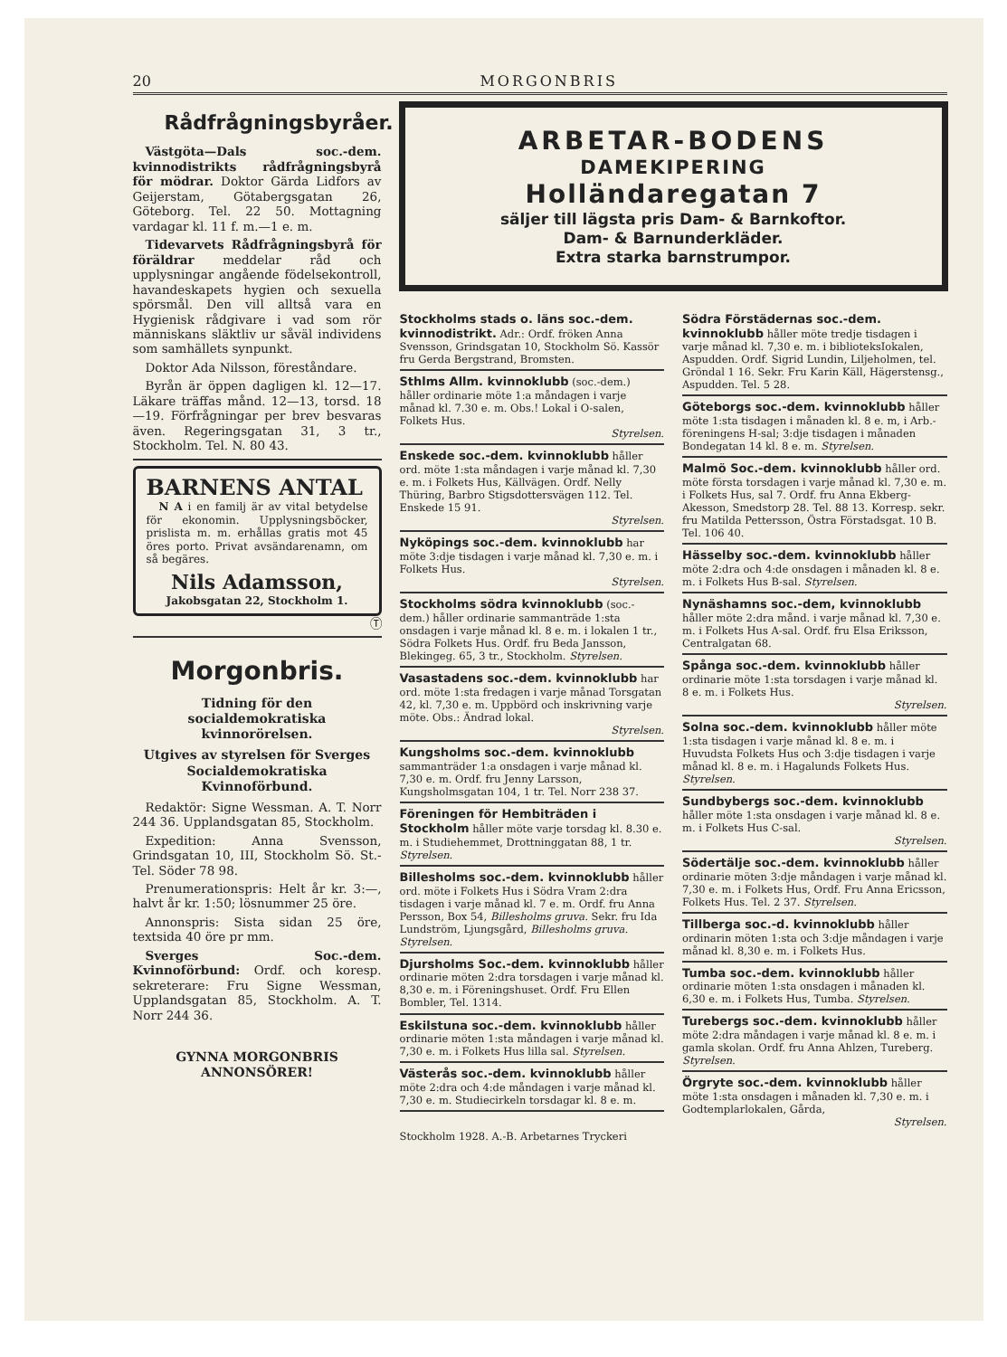20 MORGONBRIS
Rådfrågningsbyråer.
Västgöta—Dals soc.-dem. kvinnodistrikts rådfrågningsbyrå för mödrar. Doktor Gärda Lidfors av Geijerstam, Götabergsgatan 26, Göteborg. Tel. 22 50. Mottagning vardagar kl. 11 f. m.—1 e. m.
Tidevarvets Rådfrågningsbyrå för föräldrar meddelar råd och upplysningar angående födelsekontroll, havandeskapets hygien och sexuella spörsmål. Den vill alltså vara en Hygienisk rådgivare i vad som rör människans släktliv ur såväl individens som samhällets synpunkt.
Doktor Ada Nilsson, föreståndare.
Byrån är öppen dagligen kl. 12—17. Läkare träffas månd. 12—13, torsd. 18—19. Förfrågningar per brev besvaras även. Regeringsgatan 31, 3 tr., Stockholm. Tel. N. 80 43.
BARNENS ANTAL
N A i en familj är av vital betydelse för ekonomin. Upplysningsböcker, prislista m. m. erhållas gratis mot 45 öres porto. Privat avsändarenamn, om så begäres.
Nils Adamsson,
Jakobsgatan 22, Stockholm 1.
Ⓣ
Morgonbris.
Tidning för den socialdemokratiska kvinnorörelsen.
Utgives av styrelsen för Sverges Socialdemokratiska Kvinnoförbund.
Redaktör: Signe Wessman. A. T. Norr 244 36. Upplandsgatan 85, Stockholm.
Expedition: Anna Svensson, Grindsgatan 10, III, Stockholm Sö. St.-Tel. Söder 78 98.
Prenumerationspris: Helt år kr. 3:—, halvt år kr. 1:50; lösnummer 25 öre.
Annonspris: Sista sidan 25 öre, textsida 40 öre pr mm.
Sverges Soc.-dem. Kvinnoförbund: Ordf. och koresp. sekreterare: Fru Signe Wessman, Upplandsgatan 85, Stockholm. A. T. Norr 244 36.
GYNNA MORGONBRIS
ANNONSÖRER!
ARBETAR-BODENS
DAMEKIPERING
Holländaregatan 7
säljer till lägsta pris Dam- & Barnkoftor.
Dam- & Barnunderkläder.
Extra starka barnstrumpor.
Stockholms stads o. läns soc.-dem. kvinnodistrikt. Adr.: Ordf. fröken Anna Svensson, Grindsgatan 10, Stockholm Sö. Kassör fru Gerda Bergstrand, Bromsten.
Sthlms Allm. kvinnoklubb (soc.-dem.) håller ordinarie möte 1:a måndagen i varje månad kl. 7.30 e. m. Obs.! Lokal i O-salen, Folkets Hus.
Styrelsen.
Enskede soc.-dem. kvinnoklubb håller ord. möte 1:sta måndagen i varje månad kl. 7,30 e. m. i Folkets Hus, Källvägen. Ordf. Nelly Thüring, Barbro Stigsdottersvägen 112. Tel. Enskede 15 91.
Styrelsen.
Nyköpings soc.-dem. kvinnoklubb har möte 3:dje tisdagen i varje månad kl. 7,30 e. m. i Folkets Hus.
Styrelsen.
Stockholms södra kvinnoklubb (soc.-dem.) håller ordinarie sammanträde 1:sta onsdagen i varje månad kl. 8 e. m. i lokalen 1 tr., Södra Folkets Hus. Ordf. fru Beda Jansson, Blekingeg. 65, 3 tr., Stockholm. Styrelsen.
Vasastadens soc.-dem. kvinnoklubb har ord. möte 1:sta fredagen i varje månad Torsgatan 42, kl. 7,30 e. m. Uppbörd och inskrivning varje möte. Obs.: Ändrad lokal.
Styrelsen.
Kungsholms soc.-dem. kvinnoklubb sammanträder 1:a onsdagen i varje månad kl. 7,30 e. m. Ordf. fru Jenny Larsson, Kungsholmsgatan 104, 1 tr. Tel. Norr 238 37.
Föreningen för Hembiträden i Stockholm håller möte varje torsdag kl. 8.30 e. m. i Studiehemmet, Drottninggatan 88, 1 tr. Styrelsen.
Billesholms soc.-dem. kvinnoklubb håller ord. möte i Folkets Hus i Södra Vram 2:dra tisdagen i varje månad kl. 7 e. m. Ordf. fru Anna Persson, Box 54, Billesholms gruva. Sekr. fru Ida Lundström, Ljungsgård, Billesholms gruva. Styrelsen.
Djursholms Soc.-dem. kvinnoklubb håller ordinarie möten 2:dra torsdagen i varje månad kl. 8,30 e. m. i Föreningshuset. Ordf. Fru Ellen Bombler, Tel. 1314.
Eskilstuna soc.-dem. kvinnoklubb håller ordinarie möten 1:sta måndagen i varje månad kl. 7,30 e. m. i Folkets Hus lilla sal. Styrelsen.
Västerås soc.-dem. kvinnoklubb håller möte 2:dra och 4:de måndagen i varje månad kl. 7,30 e. m. Studiecirkeln torsdagar kl. 8 e. m.
Stockholm 1928. A.-B. Arbetarnes Tryckeri
Södra Förstädernas soc.-dem. kvinnoklubb håller möte tredje tisdagen i varje månad kl. 7,30 e. m. i biblioteksIokalen, Aspudden. Ordf. Sigrid Lundin, Liljeholmen, tel. Gröndal 1 16. Sekr. Fru Karin Käll, Hägerstensg., Aspudden. Tel. 5 28.
Göteborgs soc.-dem. kvinnoklubb håller möte 1:sta tisdagen i månaden kl. 8 e. m, i Arb.-föreningens H-sal; 3:dje tisdagen i månaden Bondegatan 14 kl. 8 e. m. Styrelsen.
Malmö Soc.-dem. kvinnoklubb håller ord. möte första torsdagen i varje månad kl. 7,30 e. m. i Folkets Hus, sal 7. Ordf. fru Anna Ekberg-Akesson, Smedstorp 28. Tel. 88 13. Korresp. sekr. fru Matilda Pettersson, Östra Förstadsgat. 10 B. Tel. 106 40.
Hässelby soc.-dem. kvinnoklubb håller möte 2:dra och 4:de onsdagen i månaden kl. 8 e. m. i Folkets Hus B-sal. Styrelsen.
Nynäshamns soc.-dem, kvinnoklubb håller möte 2:dra månd. i varje månad kl. 7,30 e. m. i Folkets Hus A-sal. Ordf. fru Elsa Eriksson, Centralgatan 68.
Spånga soc.-dem. kvinnoklubb håller ordinarie möte 1:sta torsdagen i varje månad kl. 8 e. m. i Folkets Hus.
Styrelsen.
Solna soc.-dem. kvinnoklubb håller möte 1:sta tisdagen i varje månad kl. 8 e. m. i Huvudsta Folkets Hus och 3:dje tisdagen i varje månad kl. 8 e. m. i Hagalunds Folkets Hus. Styrelsen.
Sundbybergs soc.-dem. kvinnoklubb håller möte 1:sta onsdagen i varje månad kl. 8 e. m. i Folkets Hus C-sal.
Styrelsen.
Södertälje soc.-dem. kvinnoklubb håller ordinarie möten 3:dje måndagen i varje månad kl. 7,30 e. m. i Folkets Hus, Ordf. Fru Anna Ericsson, Folkets Hus. Tel. 2 37. Styrelsen.
Tillberga soc.-d. kvinnoklubb håller ordinarin möten 1:sta och 3:dje måndagen i varje månad kl. 8,30 e. m. i Folkets Hus.
Tumba soc.-dem. kvinnoklubb håller ordinarie möten 1:sta onsdagen i månaden kl. 6,30 e. m. i Folkets Hus, Tumba. Styrelsen.
Turebergs soc.-dem. kvinnoklubb håller möte 2:dra måndagen i varje månad kl. 8 e. m. i gamla skolan. Ordf. fru Anna Ahlzen, Tureberg. Styrelsen.
Örgryte soc.-dem. kvinnoklubb håller möte 1:sta onsdagen i månaden kl. 7,30 e. m. i Godtemplarlokalen, Gårda,
Styrelsen.